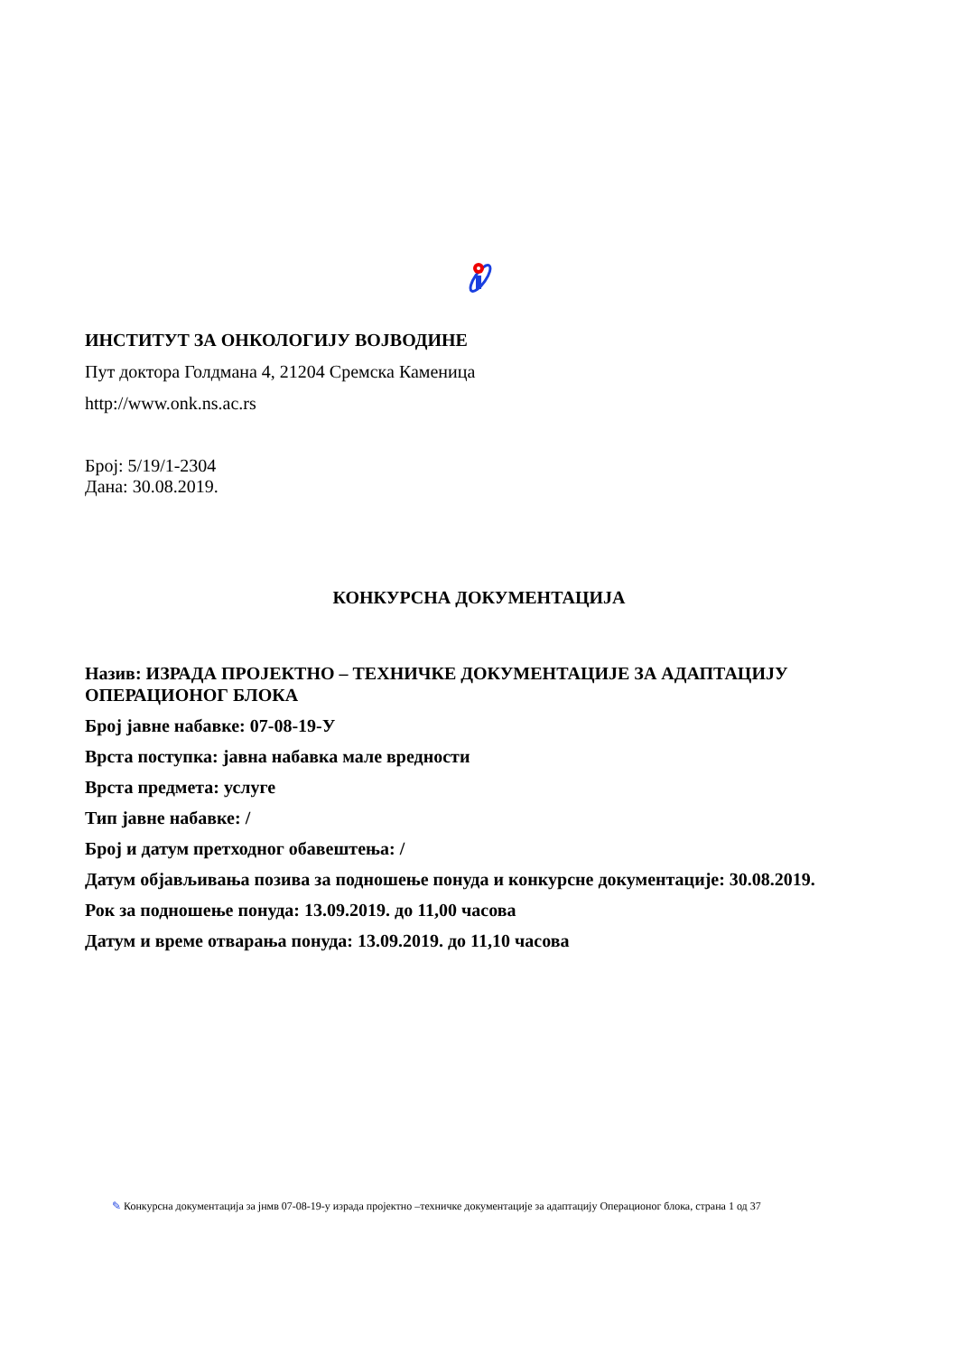ИНСТИТУТ ЗА ОНКОЛОГИЈУ ВОЈВОДИНЕ
Пут доктора Голдмана 4, 21204 Сремска Каменица
http://www.onk.ns.ac.rs
Број: 5/19/1-2304
Дана: 30.08.2019.
КОНКУРСНА ДОКУМЕНТАЦИЈА
Назив: ИЗРАДА ПРОЈЕКТНО – ТЕХНИЧКЕ ДОКУМЕНТАЦИЈЕ ЗА АДАПТАЦИЈУ ОПЕРАЦИОНОГ БЛОКА
Број јавне набавке: 07-08-19-У
Врста поступка: јавна набавка мале вредности
Врста предмета: услуге
Тип јавне набавке: /
Број и датум претходног обавештења: /
Датум објављивања позива за подношење понуда и конкурсне документације: 30.08.2019.
Рок за подношење понуда: 13.09.2019. до 11,00 часова
Датум и време отварања понуда: 13.09.2019. до 11,10 часова
✎ Конкурсна документација за јнмв 07-08-19-у израда пројектно –техничке документације за адаптацију Операционог блока, страна 1 од 37